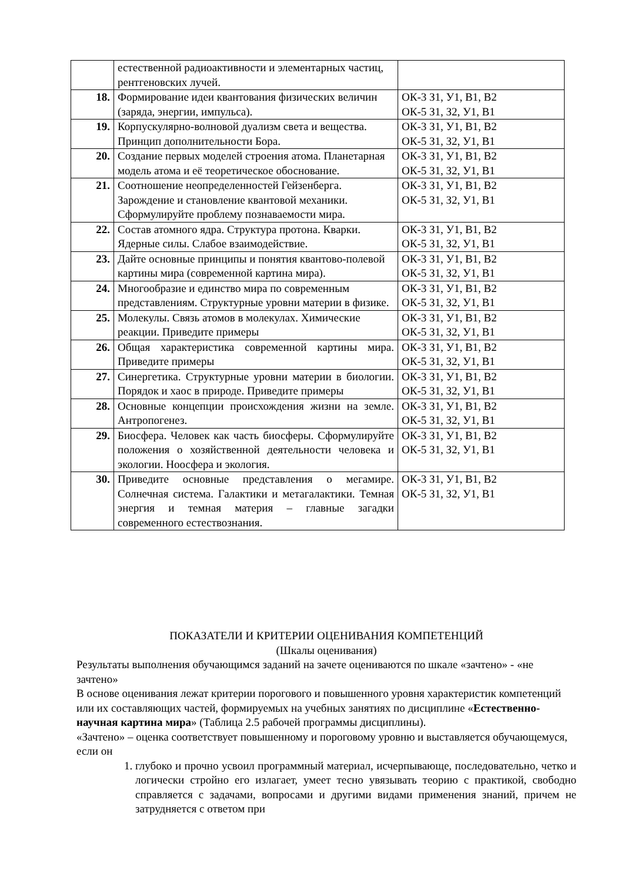| | естественной радиоактивности и элементарных частиц, рентгеновских лучей. | |
| 18. | Формирование идеи квантования физических величин (заряда, энергии, импульса). | ОК-3 З1, У1, В1, В2 ОК-5 З1, З2, У1, В1 |
| 19. | Корпускулярно-волновой дуализм света и вещества. Принцип дополнительности Бора. | ОК-3 З1, У1, В1, В2 ОК-5 З1, З2, У1, В1 |
| 20. | Создание первых моделей строения атома. Планетарная модель атома и её теоретическое обоснование. | ОК-3 З1, У1, В1, В2 ОК-5 З1, З2, У1, В1 |
| 21. | Соотношение неопределенностей Гейзенберга. Зарождение и становление квантовой механики. Сформулируйте проблему познаваемости мира. | ОК-3 З1, У1, В1, В2 ОК-5 З1, З2, У1, В1 |
| 22. | Состав атомного ядра. Структура протона. Кварки. Ядерные силы. Слабое взаимодействие. | ОК-3 З1, У1, В1, В2 ОК-5 З1, З2, У1, В1 |
| 23. | Дайте основные принципы и понятия квантово-полевой картины мира (современной картина мира). | ОК-3 З1, У1, В1, В2 ОК-5 З1, З2, У1, В1 |
| 24. | Многообразие и единство мира по современным представлениям. Структурные уровни материи в физике. | ОК-3 З1, У1, В1, В2 ОК-5 З1, З2, У1, В1 |
| 25. | Молекулы. Связь атомов в молекулах. Химические реакции. Приведите примеры | ОК-3 З1, У1, В1, В2 ОК-5 З1, З2, У1, В1 |
| 26. | Общая характеристика современной картины мира. Приведите примеры | ОК-3 З1, У1, В1, В2 ОК-5 З1, З2, У1, В1 |
| 27. | Синергетика. Структурные уровни материи в биологии. Порядок и хаос в природе. Приведите примеры | ОК-3 З1, У1, В1, В2 ОК-5 З1, З2, У1, В1 |
| 28. | Основные концепции происхождения жизни на земле. Антропогенез. | ОК-3 З1, У1, В1, В2 ОК-5 З1, З2, У1, В1 |
| 29. | Биосфера. Человек как часть биосферы. Сформулируйте положения о хозяйственной деятельности человека и экологии. Ноосфера и экология. | ОК-3 З1, У1, В1, В2 ОК-5 З1, З2, У1, В1 |
| 30. | Приведите основные представления о мегамире. Солнечная система. Галактики и метагалактики. Темная энергия и темная материя – главные загадки современного естествознания. | ОК-3 З1, У1, В1, В2 ОК-5 З1, З2, У1, В1 |
ПОКАЗАТЕЛИ И КРИТЕРИИ ОЦЕНИВАНИЯ КОМПЕТЕНЦИЙ
(Шкалы оценивания)
Результаты выполнения обучающимся заданий на зачете оцениваются по шкале «зачтено» - «не зачтено»
В основе оценивания лежат критерии порогового и повышенного уровня характеристик компетенций или их составляющих частей, формируемых на учебных занятиях по дисциплине «Естественно-научная картина мира» (Таблица 2.5 рабочей программы дисциплины).
«Зачтено» – оценка соответствует повышенному и пороговому уровню и выставляется обучающемуся, если он
1. глубоко и прочно усвоил программный материал, исчерпывающе, последовательно, четко и логически стройно его излагает, умеет тесно увязывать теорию с практикой, свободно справляется с задачами, вопросами и другими видами применения знаний, причем не затрудняется с ответом при